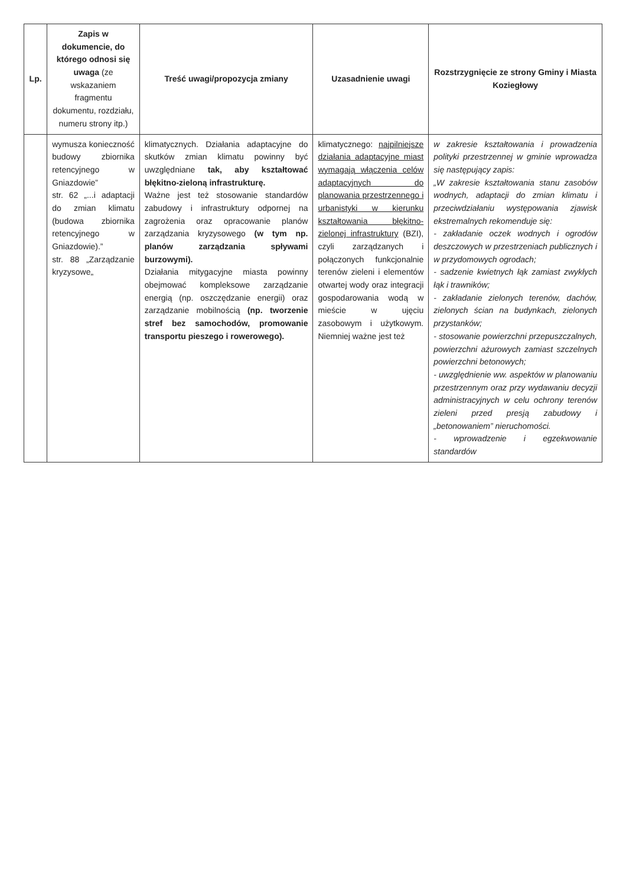| Lp. | Zapis w dokumencie, do którego odnosi się uwaga (ze wskazaniem fragmentu dokumentu, rozdziału, numeru strony itp.) | Treść uwagi/propozycja zmiany | Uzasadnienie uwagi | Rozstrzygnięcie ze strony Gminy i Miasta Koziegłowy |
| --- | --- | --- | --- | --- |
| | wymusza konieczność budowy zbiornika retencyjnego w Gniazdowie” str. 62 „...i adaptacji do zmian klimatu (budowa zbiornika retencyjnego w Gniazdowie).” str. 88 „Zarządzanie kryzysowe„ | klimatycznych. Działania adaptacyjne do skutków zmian klimatu powinny być uwzględniane tak, aby kształtować błękitno-zieloną infrastrukturę. Ważne jest też stosowanie standardów zabudowy i infrastruktury odpornej na zagrożenia oraz opracowanie planów zarządzania kryzysowego (w tym np. planów zarządzania spływami burzowymi). Działania mitygacyjne miasta powinny obejmować kompleksowe zarządzanie energią (np. oszczędzanie energii) oraz zarządzanie mobilnością (np. tworzenie stref bez samochodów, promowanie transportu pieszego i rowerowego). | klimatycznego: najpilniejsze działania adaptacyjne miast wymagają włączenia celów adaptacyjnych do planowania przestrzennego i urbanistyki w kierunku kształtowania błękitno-zielonej infrastruktury (BZI), czyli zarządzanych i połączonych funkcjonalnie terenów zieleni i elementów otwartej wody oraz integracji gospodarowania wodą w mieście w ujęciu zasobowym i użytkowym. Niemniej ważne jest też | w zakresie kształtowania i prowadzenia polityki przestrzennej w gminie wprowadza się następujący zapis: „W zakresie kształtowania stanu zasobów wodnych, adaptacji do zmian klimatu i przeciwdziałaniu występowania zjawisk ekstremalnych rekomenduje się: - zakładanie oczek wodnych i ogrodów deszczowych w przestrzeniach publicznych i w przydomowych ogrodach; - sadzenie kwietnych łąk zamiast zwykłych łąk i trawników; - zakładanie zielonych terenów, dachów, zielonych ścian na budynkach, zielonych przystanków; - stosowanie powierzchni przepuszczalnych, powierzchni ażurowych zamiast szczelnych powierzchni betonowych; - uwzględnienie ww. aspektów w planowaniu przestrzennym oraz przy wydawaniu decyzji administracyjnych w celu ochrony terenów zieleni przed presją zabudowy i „betonowaniem” nieruchomości. - wprowadzenie i egzekwowanie standardów |